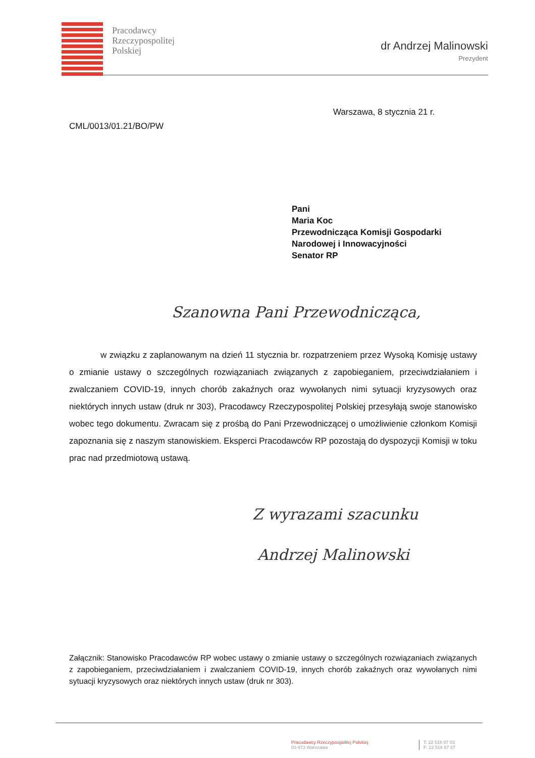Pracodawcy
Rzeczypospolitej
Polskiej
dr Andrzej Malinowski
Prezydent
Warszawa, 8 stycznia 21 r.
CML/0013/01.21/BO/PW
Pani
Maria Koc
Przewodnicząca Komisji Gospodarki
Narodowej i Innowacyjności
Senator RP
Szanowna Pani Przewodnicząca,
w związku z zaplanowanym na dzień 11 stycznia br. rozpatrzeniem przez Wysoką Komisję ustawy o zmianie ustawy o szczególnych rozwiązaniach związanych z zapobieganiem, przeciwdziałaniem i zwalczaniem COVID-19, innych chorób zakaźnych oraz wywołanych nimi sytuacji kryzysowych oraz niektórych innych ustaw (druk nr 303), Pracodawcy Rzeczypospolitej Polskiej przesyłają swoje stanowisko wobec tego dokumentu. Zwracam się z prośbą do Pani Przewodniczącej o umożliwienie członkom Komisji zapoznania się z naszym stanowiskiem. Eksperci Pracodawców RP pozostają do dyspozycji Komisji w toku prac nad przedmiotową ustawą.
Z wyrazami szacunku
Andrzej Malinowski
Załącznik: Stanowisko Pracodawców RP wobec ustawy o zmianie ustawy o szczególnych rozwiązaniach związanych z zapobieganiem, przeciwdziałaniem i zwalczaniem COVID-19, innych chorób zakaźnych oraz wywołanych nimi sytuacji kryzysowych oraz niektórych innych ustaw (druk nr 303).
Pracodawcy Rzeczypospolitej Polskiej
03-973 Warszawa
T: 22 518 87 03
F: 22 518 87 87